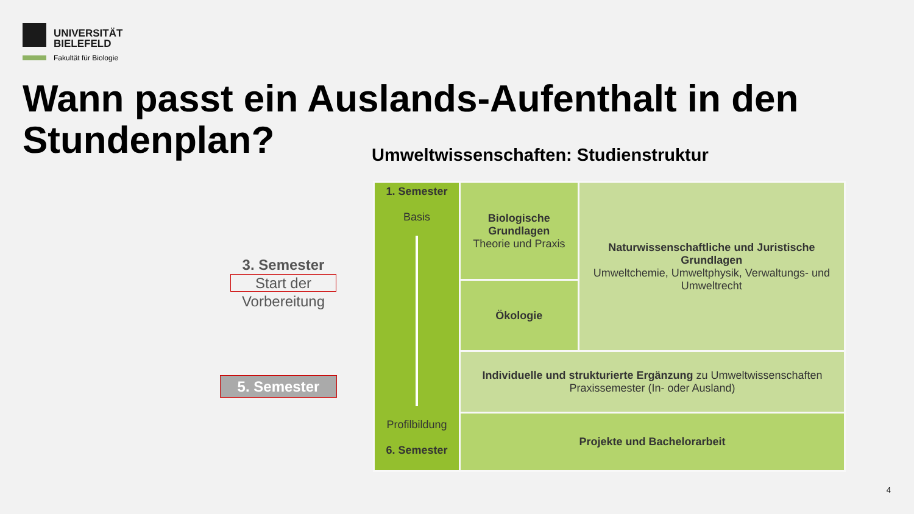UNIVERSITÄT
BIELEFELD
Fakultät für Biologie
Wann passt ein Auslands-Aufenthalt in den Stundenplan?
Umweltwissenschaften: Studienstruktur
3. Semester
Start der
Vorbereitung
5. Semester
| 1. Semester Basis Profilbildung 6. Semester | Biologische Grundlagen Theorie und Praxis | Naturwissenschaftliche und Juristische Grundlagen Umweltchemie, Umweltphysik, Verwaltungs- und Umweltrecht |
| | Ökologie | |
| | Individuelle und strukturierte Ergänzung zu Umweltwissenschaften Praxissemester (In- oder Ausland) | |
| | Projekte und Bachelorarbeit | |
4